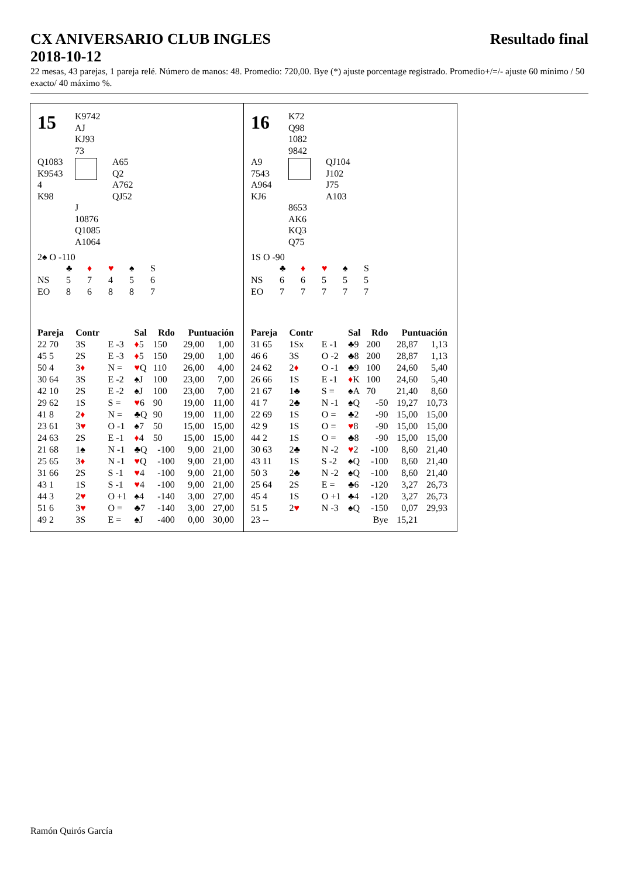CX ANIVERSARIO CLUB INGLES
2018-10-12 Resultado final
22 mesas, 43 parejas, 1 pareja relé. Número de manos: 48. Promedio: 720,00. Bye (*) ajuste porcentage registrado. Promedio+/=/- ajuste 60 mínimo / 50 exacto/ 40 máximo %.
15
K9742
AJ
KJ93
73
Q1083
K9543
4
K98
A65
Q2
A762
QJ52
J
10876
Q1085
A1064
2♠ O -110
| | ♣ | ♦ | ♥ | ♠ | S |
| NS | 5 | 7 | 4 | 5 | 6 |
| EO | 8 | 6 | 8 | 8 | 7 |
| Pareja | | Contr | | Sal | Rdo | Puntuación | |
| --- | --- | --- | --- | --- | --- | --- | --- |
| 22 70 | | 3S | E -3 | ♦ 5 | 150 | 29,00 | 1,00 |
| 45 5 | | 2S | E -3 | ♦ 5 | 150 | 29,00 | 1,00 |
| 50 4 | | 3 ♦ | N = | ♥ Q | 110 | 26,00 | 4,00 |
| 30 64 | | 3S | E -2 | ♠J | 100 | 23,00 | 7,00 |
| 42 10 | | 2S | E -2 | ♠J | 100 | 23,00 | 7,00 |
| 29 62 | | 1S | S = | ♥ 6 | 90 | 19,00 | 11,00 |
| 41 8 | | 2 ♦ | N = | ♣Q | 90 | 19,00 | 11,00 |
| 23 61 | | 3 ♥ | O -1 | ♠7 | 50 | 15,00 | 15,00 |
| 24 63 | | 2S | E -1 | ♦ 4 | 50 | 15,00 | 15,00 |
| 21 68 | | 1♠ | N -1 | ♣Q | -100 | 9,00 | 21,00 |
| 25 65 | | 3 ♦ | N -1 | ♥ Q | -100 | 9,00 | 21,00 |
| 31 66 | | 2S | S -1 | ♥ 4 | -100 | 9,00 | 21,00 |
| 43 1 | | 1S | S -1 | ♥ 4 | -100 | 9,00 | 21,00 |
| 44 3 | | 2 ♥ | O +1 | ♠4 | -140 | 3,00 | 27,00 |
| 51 6 | | 3 ♥ | O = | ♣7 | -140 | 3,00 | 27,00 |
| 49 2 | | 3S | E = | ♠J | -400 | 0,00 | 30,00 |
16
K72
Q98
1082
9842
A9
7543
A964
KJ6
QJ104
J102
J75
A103
8653
AK6
KQ3
Q75
1S O -90
| | ♣ | ♦ | ♥ | ♠ | S |
| NS | 6 | 6 | 5 | 5 | 5 |
| EO | 7 | 7 | 7 | 7 | 7 |
| Pareja | | Contr | | Sal | Rdo | Puntuación | |
| --- | --- | --- | --- | --- | --- | --- | --- |
| 31 65 | | 1Sx | E -1 | ♣9 | 200 | 28,87 | 1,13 |
| 46 6 | | 3S | O -2 | ♣8 | 200 | 28,87 | 1,13 |
| 24 62 | | 2 ♦ | O -1 | ♣9 | 100 | 24,60 | 5,40 |
| 26 66 | | 1S | E -1 | ♦ K | 100 | 24,60 | 5,40 |
| 21 67 | | 1♣ | S = | ♠A | 70 | 21,40 | 8,60 |
| 41 7 | | 2♣ | N -1 | ♠Q | -50 | 19,27 | 10,73 |
| 22 69 | | 1S | O = | ♣2 | -90 | 15,00 | 15,00 |
| 42 9 | | 1S | O = | ♥ 8 | -90 | 15,00 | 15,00 |
| 44 2 | | 1S | O = | ♣8 | -90 | 15,00 | 15,00 |
| 30 63 | | 2♣ | N -2 | ♥ 2 | -100 | 8,60 | 21,40 |
| 43 11 | | 1S | S -2 | ♠Q | -100 | 8,60 | 21,40 |
| 50 3 | | 2♣ | N -2 | ♠Q | -100 | 8,60 | 21,40 |
| 25 64 | | 2S | E = | ♣6 | -120 | 3,27 | 26,73 |
| 45 4 | | 1S | O +1 | ♣4 | -120 | 3,27 | 26,73 |
| 51 5 | | 2 ♥ | N -3 | ♠Q | -150 | 0,07 | 29,93 |
| 23 -- | | | | | Bye | 15,21 | |
Ramón Quirós García